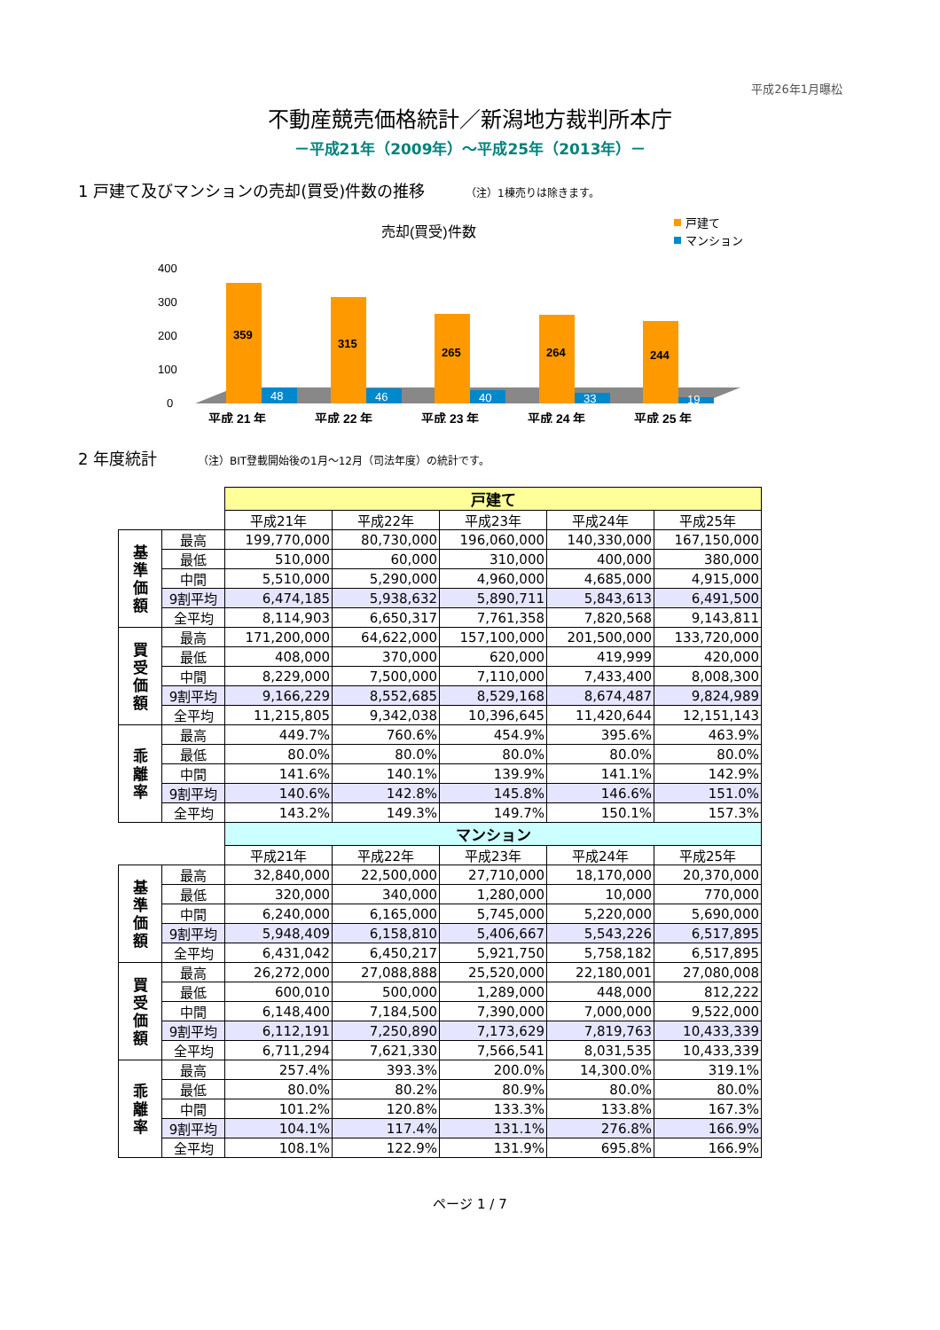平成26年1月曝松
不動産競売価格統計／新潟地方裁判所本庁
－平成21年（2009年）～平成25年（2013年）－
1 戸建て及びマンションの売却(買受)件数の推移 （注）1棟売りは除きます。
売却(買受)件数
戸建て
マンション
400
300
200
100
0
359
315
265
264
244
48
46
40
33
19
平成 21 年
平成 22 年
平成 23 年
平成 24 年
平成 25 年
2 年度統計 （注）BIT登載開始後の1月～12月（司法年度）の統計です。
| | | 戸建て | | | | |
| | | 平成21年 | 平成22年 | 平成23年 | 平成24年 | 平成25年 |
| 基 準 価 額 | 最高 | 199,770,000 | 80,730,000 | 196,060,000 | 140,330,000 | 167,150,000 |
| | 最低 | 510,000 | 60,000 | 310,000 | 400,000 | 380,000 |
| | 中間 | 5,510,000 | 5,290,000 | 4,960,000 | 4,685,000 | 4,915,000 |
| | 9割平均 | 6,474,185 | 5,938,632 | 5,890,711 | 5,843,613 | 6,491,500 |
| | 全平均 | 8,114,903 | 6,650,317 | 7,761,358 | 7,820,568 | 9,143,811 |
| 買 受 価 額 | 最高 | 171,200,000 | 64,622,000 | 157,100,000 | 201,500,000 | 133,720,000 |
| | 最低 | 408,000 | 370,000 | 620,000 | 419,999 | 420,000 |
| | 中間 | 8,229,000 | 7,500,000 | 7,110,000 | 7,433,400 | 8,008,300 |
| | 9割平均 | 9,166,229 | 8,552,685 | 8,529,168 | 8,674,487 | 9,824,989 |
| | 全平均 | 11,215,805 | 9,342,038 | 10,396,645 | 11,420,644 | 12,151,143 |
| 乖 離 率 | 最高 | 449.7% | 760.6% | 454.9% | 395.6% | 463.9% |
| | 最低 | 80.0% | 80.0% | 80.0% | 80.0% | 80.0% |
| | 中間 | 141.6% | 140.1% | 139.9% | 141.1% | 142.9% |
| | 9割平均 | 140.6% | 142.8% | 145.8% | 146.6% | 151.0% |
| | 全平均 | 143.2% | 149.3% | 149.7% | 150.1% | 157.3% |
| | | マンション | | | | |
| | | 平成21年 | 平成22年 | 平成23年 | 平成24年 | 平成25年 |
| 基 準 価 額 | 最高 | 32,840,000 | 22,500,000 | 27,710,000 | 18,170,000 | 20,370,000 |
| | 最低 | 320,000 | 340,000 | 1,280,000 | 10,000 | 770,000 |
| | 中間 | 6,240,000 | 6,165,000 | 5,745,000 | 5,220,000 | 5,690,000 |
| | 9割平均 | 5,948,409 | 6,158,810 | 5,406,667 | 5,543,226 | 6,517,895 |
| | 全平均 | 6,431,042 | 6,450,217 | 5,921,750 | 5,758,182 | 6,517,895 |
| 買 受 価 額 | 最高 | 26,272,000 | 27,088,888 | 25,520,000 | 22,180,001 | 27,080,008 |
| | 最低 | 600,010 | 500,000 | 1,289,000 | 448,000 | 812,222 |
| | 中間 | 6,148,400 | 7,184,500 | 7,390,000 | 7,000,000 | 9,522,000 |
| | 9割平均 | 6,112,191 | 7,250,890 | 7,173,629 | 7,819,763 | 10,433,339 |
| | 全平均 | 6,711,294 | 7,621,330 | 7,566,541 | 8,031,535 | 10,433,339 |
| 乖 離 率 | 最高 | 257.4% | 393.3% | 200.0% | 14,300.0% | 319.1% |
| | 最低 | 80.0% | 80.2% | 80.9% | 80.0% | 80.0% |
| | 中間 | 101.2% | 120.8% | 133.3% | 133.8% | 167.3% |
| | 9割平均 | 104.1% | 117.4% | 131.1% | 276.8% | 166.9% |
| | 全平均 | 108.1% | 122.9% | 131.9% | 695.8% | 166.9% |
ページ 1 / 7